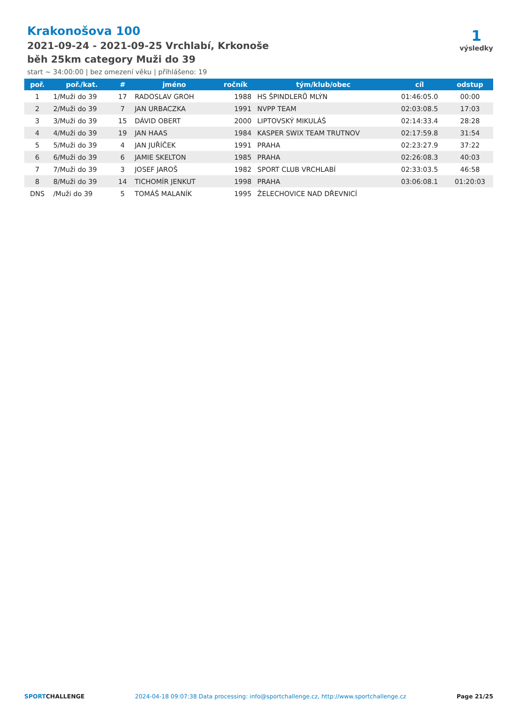Krakonošova 100
2021-09-24 - 2021-09-25 Vrchlabí, Krkonoše
běh 25km category Muži do 39
start ~ 34:00:00 | bez omezení věku | přihlášeno: 19
1
výsledky
| poř. | poř./kat. | # | jméno | ročník | tým/klub/obec | cíl | odstup |
| --- | --- | --- | --- | --- | --- | --- | --- |
| 1 | 1/Muži do 39 | 17 | RADOSLAV GROH | 1988 | HS ŠPINDLERŮ MLÝN | 01:46:05.0 | 00:00 |
| 2 | 2/Muži do 39 | 7 | JAN URBACZKA | 1991 | NVPP TEAM | 02:03:08.5 | 17:03 |
| 3 | 3/Muži do 39 | 15 | DÁVID OBERT | 2000 | LIPTOVSKÝ MIKULÁŠ | 02:14:33.4 | 28:28 |
| 4 | 4/Muži do 39 | 19 | JAN HAAS | 1984 | KASPER SWIX TEAM TRUTNOV | 02:17:59.8 | 31:54 |
| 5 | 5/Muži do 39 | 4 | JAN JUŘÍČEK | 1991 | PRAHA | 02:23:27.9 | 37:22 |
| 6 | 6/Muži do 39 | 6 | JAMIE SKELTON | 1985 | PRAHA | 02:26:08.3 | 40:03 |
| 7 | 7/Muži do 39 | 3 | JOSEF JAROŠ | 1982 | SPORT CLUB VRCHLABÍ | 02:33:03.5 | 46:58 |
| 8 | 8/Muži do 39 | 14 | TICHOMÍR JENKUT | 1998 | PRAHA | 03:06:08.1 | 01:20:03 |
| DNS | /Muži do 39 | 5 | TOMÁŠ MALANÍK | 1995 | ŽELECHOVICE NAD DŘEVNICÍ | | |
SPORTCHALLENGE 2024-04-18 09:07:38 Data processing: info@sportchallenge.cz, http://www.sportchallenge.cz Page 21/25